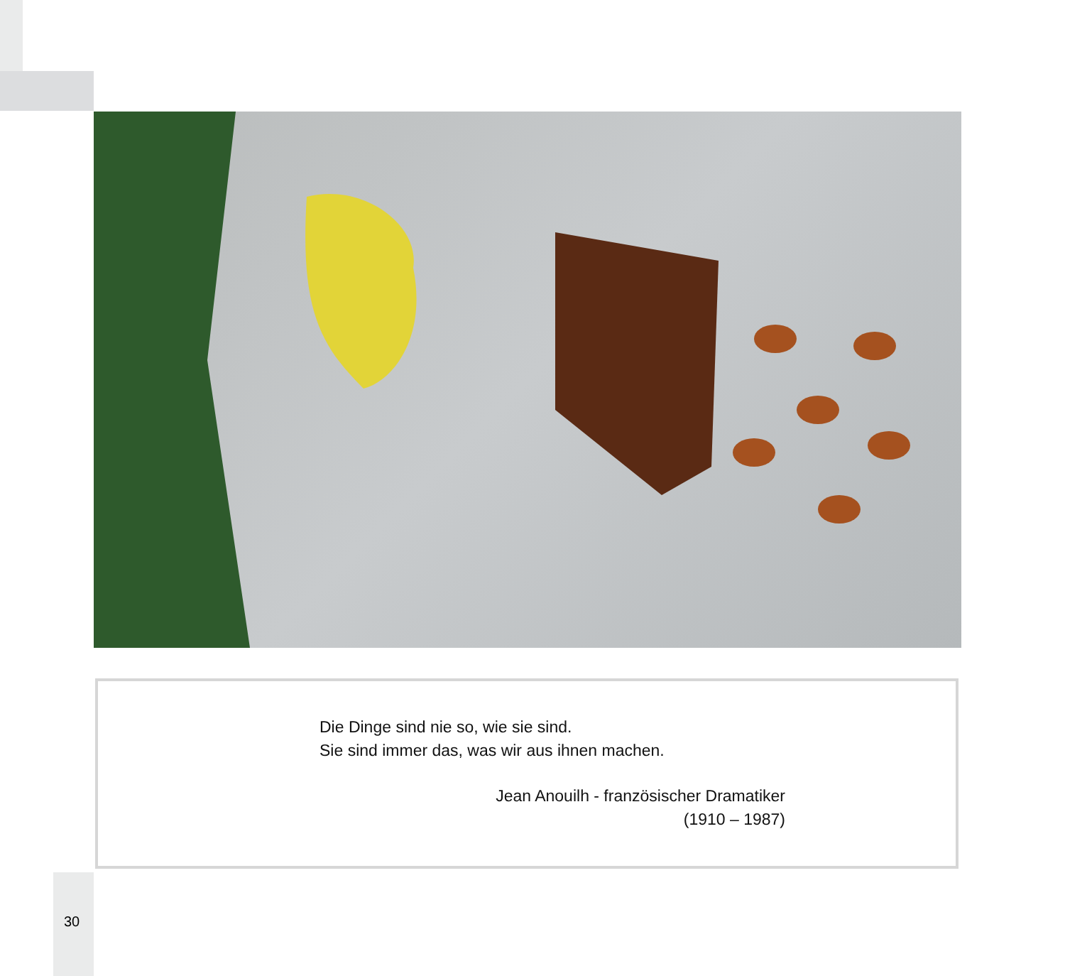Die Dinge sind nie so, wie sie sind.
Sie sind immer das, was wir aus ihnen machen.
Jean Anouilh - französischer Dramatiker
(1910 – 1987)
30